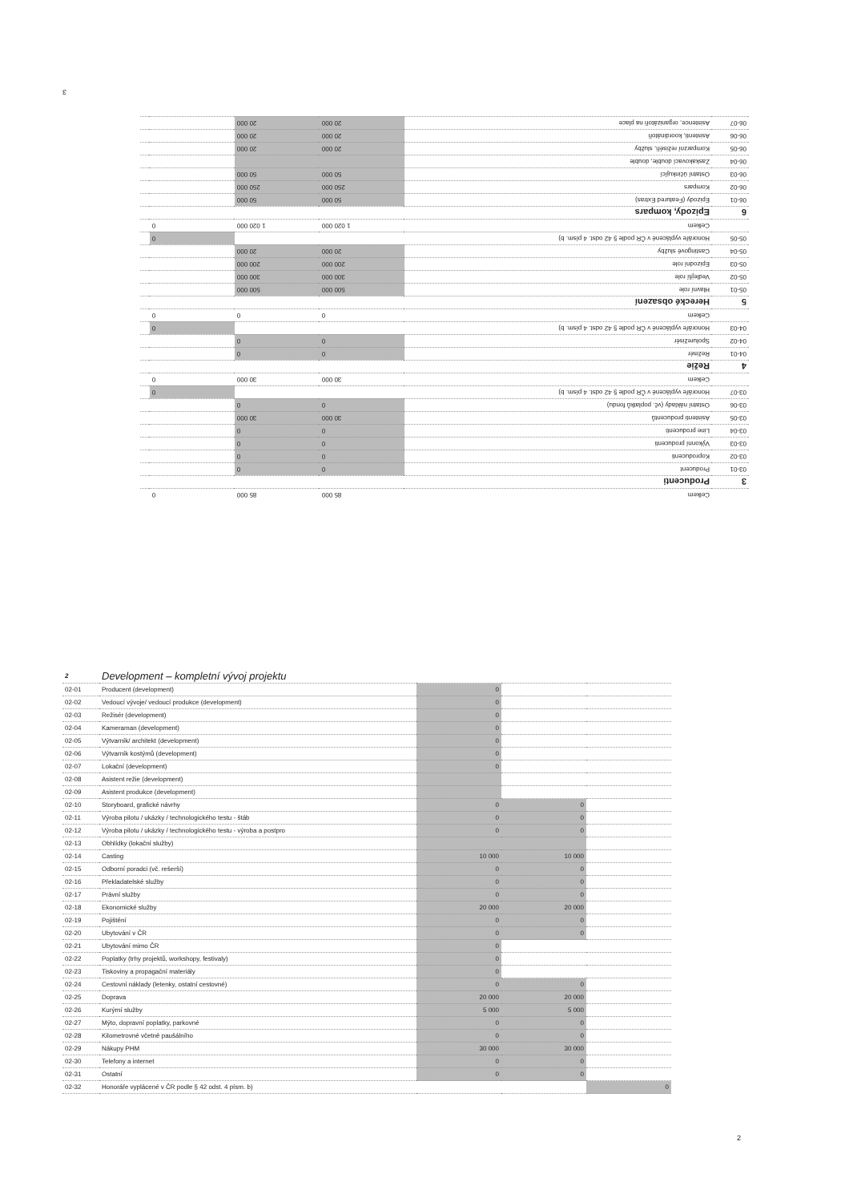3
| | Celkem | 85 000 | 85 000 | 0 | |
| 3 | Producenti | | | | |
| 03-01 | Producent | 0 | 0 | | |
| 03-02 | Koproducenti | 0 | 0 | | |
| 03-03 | Výkonní producenti | 0 | 0 | | |
| 03-04 | Line producenti | 0 | 0 | | |
| 03-05 | Asistenti producentů | 30 000 | 30 000 | | |
| 03-06 | Ostatní náklady (vč. poplatků fondu) | 0 | 0 | | |
| 03-07 | Honoráře vyplácené v ČR podle § 42 odst. 4 písm. b) | | | 0 | |
| | Celkem | 30 000 | 30 000 | 0 | |
| 4 | Režie | | | | |
| 04-01 | Režisér | 0 | 0 | | |
| 04-02 | Spolurežisér | 0 | 0 | | |
| 04-03 | Honoráře vyplácené v ČR podle § 42 odst. 4 písm. b) | | | 0 | |
| | Celkem | 0 | 0 | 0 | |
| 5 | Herecké obsazení | | | | |
| 05-01 | Hlavní role | 500 000 | 500 000 | | |
| 05-02 | Vedlejší role | 300 000 | 300 000 | | |
| 05-03 | Epizodní role | 200 000 | 200 000 | | |
| 05-04 | Castingové služby | 20 000 | 20 000 | | |
| 05-05 | Honoráře vyplácené v ČR podle § 42 odst. 4 písm. b) | | | 0 | |
| | Celkem | 1 020 000 | 1 020 000 | 0 | |
| 6 | Epizody, kompars | | | | |
| 06-01 | Epizody (Featured Extras) | 50 000 | 50 000 | | |
| 06-02 | Kompars | 250 000 | 250 000 | | |
| 06-03 | Ostatní účinkující | 50 000 | 50 000 | | |
| 06-04 | Zaskakovací double, double | | | | |
| 06-05 | Komparzní režiséři, služby | 20 000 | 20 000 | | |
| 06-06 | Asistenti, koordinátoři | 20 000 | 20 000 | | |
| 06-07 | Asistence, organizátoři na place | 20 000 | 20 000 | | |
| 2 | Development – kompletní vývoj projektu | | | |
| 02-01 | Producent (development) | 0 | | |
| 02-02 | Vedoucí vývoje/ vedoucí produkce (development) | 0 | | |
| 02-03 | Režisér (development) | 0 | | |
| 02-04 | Kameraman (development) | 0 | | |
| 02-05 | Výtvarník/ architekt (development) | 0 | | |
| 02-06 | Výtvarník kostýmů (development) | 0 | | |
| 02-07 | Lokační (development) | 0 | | |
| 02-08 | Asistent režie (development) | | | |
| 02-09 | Asistent produkce (development) | | | |
| 02-10 | Storyboard, grafické návrhy | 0 | 0 | |
| 02-11 | Výroba pilotu / ukázky / technologického testu - štáb | 0 | 0 | |
| 02-12 | Výroba pilotu / ukázky / technologického testu - výroba a postpro | 0 | 0 | |
| 02-13 | Obhlídky (lokační služby) | | | |
| 02-14 | Casting | 10 000 | 10 000 | |
| 02-15 | Odborní poradci (vč. rešerší) | 0 | 0 | |
| 02-16 | Překladatelské služby | 0 | 0 | |
| 02-17 | Právní služby | 0 | 0 | |
| 02-18 | Ekonomické služby | 20 000 | 20 000 | |
| 02-19 | Pojištění | 0 | 0 | |
| 02-20 | Ubytování v ČR | 0 | 0 | |
| 02-21 | Ubytování mimo ČR | 0 | | |
| 02-22 | Poplatky (trhy projektů, workshopy, festivaly) | 0 | | |
| 02-23 | Tiskoviny a propagační materiály | 0 | | |
| 02-24 | Cestovní náklady (letenky, ostatní cestovné) | 0 | 0 | |
| 02-25 | Doprava | 20 000 | 20 000 | |
| 02-26 | Kurýrní služby | 5 000 | 5 000 | |
| 02-27 | Mýto, dopravní poplatky, parkovné | 0 | 0 | |
| 02-28 | Kilometrovné včetně paušálního | 0 | 0 | |
| 02-29 | Nákupy PHM | 30 000 | 30 000 | |
| 02-30 | Telefony a internet | 0 | 0 | |
| 02-31 | Ostatní | 0 | 0 | |
| 02-32 | Honoráře vyplácené v ČR podle § 42 odst. 4 písm. b) | | | 0 |
2